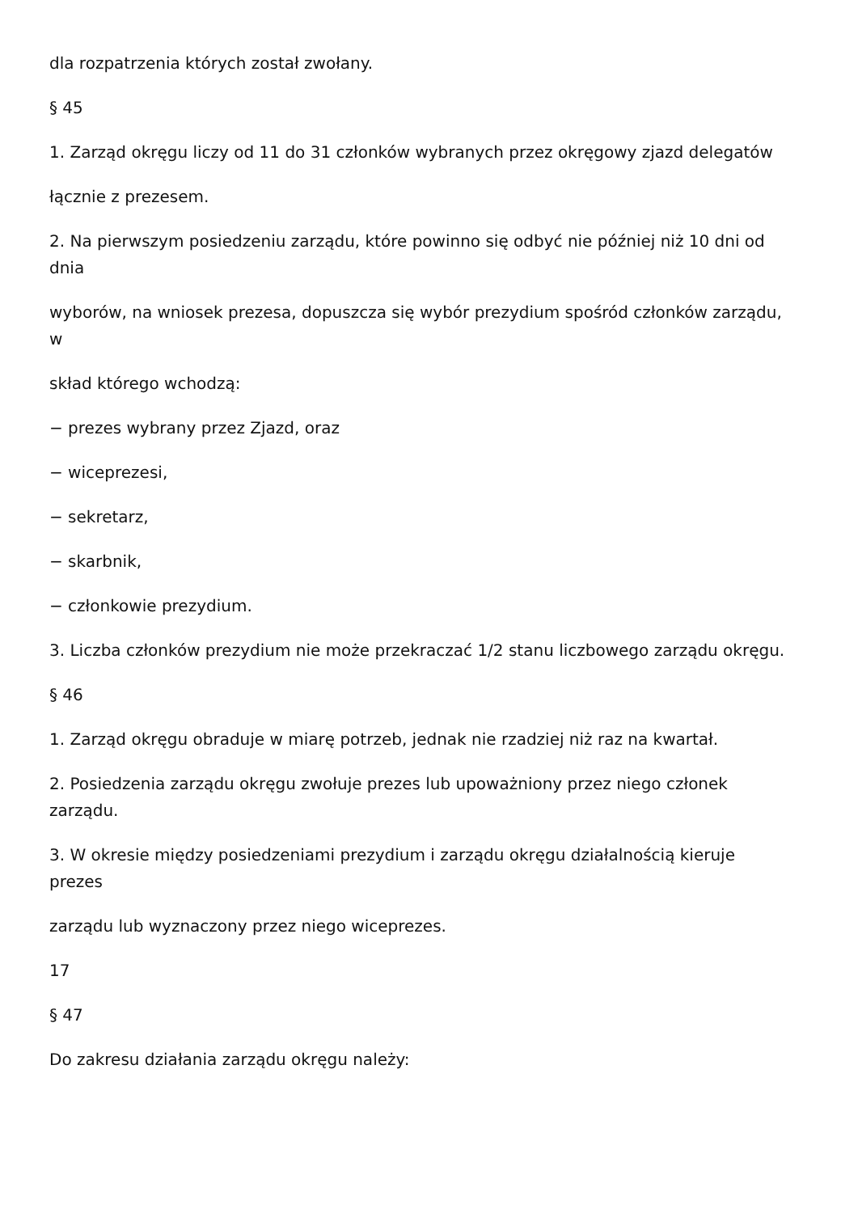dla rozpatrzenia których został zwołany.
§ 45
1. Zarząd okręgu liczy od 11 do 31 członków wybranych przez okręgowy zjazd delegatów
łącznie z prezesem.
2. Na pierwszym posiedzeniu zarządu, które powinno się odbyć nie później niż 10 dni od dnia
wyborów, na wniosek prezesa, dopuszcza się wybór prezydium spośród członków zarządu, w
skład którego wchodzą:
− prezes wybrany przez Zjazd, oraz
− wiceprezesi,
− sekretarz,
− skarbnik,
− członkowie prezydium.
3. Liczba członków prezydium nie może przekraczać 1/2 stanu liczbowego zarządu okręgu.
§ 46
1. Zarząd okręgu obraduje w miarę potrzeb, jednak nie rzadziej niż raz na kwartał.
2. Posiedzenia zarządu okręgu zwołuje prezes lub upoważniony przez niego członek zarządu.
3. W okresie między posiedzeniami prezydium i zarządu okręgu działalnością kieruje prezes
zarządu lub wyznaczony przez niego wiceprezes.
17
§ 47
Do zakresu działania zarządu okręgu należy: